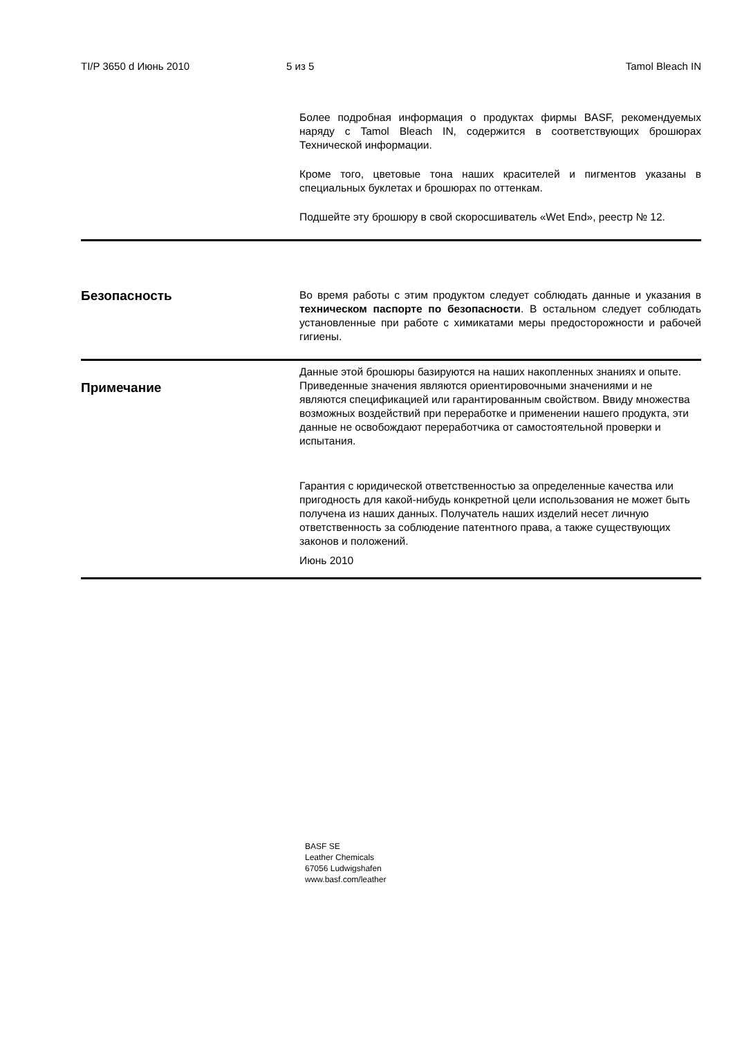TI/P 3650 d Июнь 2010 5 из 5 Tamol Bleach IN
Более подробная информация о продуктах фирмы BASF, рекомендуемых наряду с Tamol Bleach IN, содержится в соответствующих брошюрах Технической информации.
Кроме того, цветовые тона наших красителей и пигментов указаны в специальных буклетах и брошюрах по оттенкам.
Подшейте эту брошюру в свой скоросшиватель «Wet End», реестр № 12.
Безопасность
Во время работы с этим продуктом следует соблюдать данные и указания в техническом паспорте по безопасности. В остальном следует соблюдать установленные при работе с химикатами меры предосторожности и рабочей гигиены.
Примечание
Данные этой брошюры базируются на наших накопленных знаниях и опыте. Приведенные значения являются ориентировочными значениями и не являются спецификацией или гарантированным свойством. Ввиду множества возможных воздействий при переработке и применении нашего продукта, эти данные не освобождают переработчика от самостоятельной проверки и испытания.
Гарантия с юридической ответственностью за определенные качества или пригодность для какой-нибудь конкретной цели использования не может быть получена из наших данных. Получатель наших изделий несет личную ответственность за соблюдение патентного права, а также существующих законов и положений.
Июнь 2010
BASF SE
Leather Chemicals
67056 Ludwigshafen
www.basf.com/leather